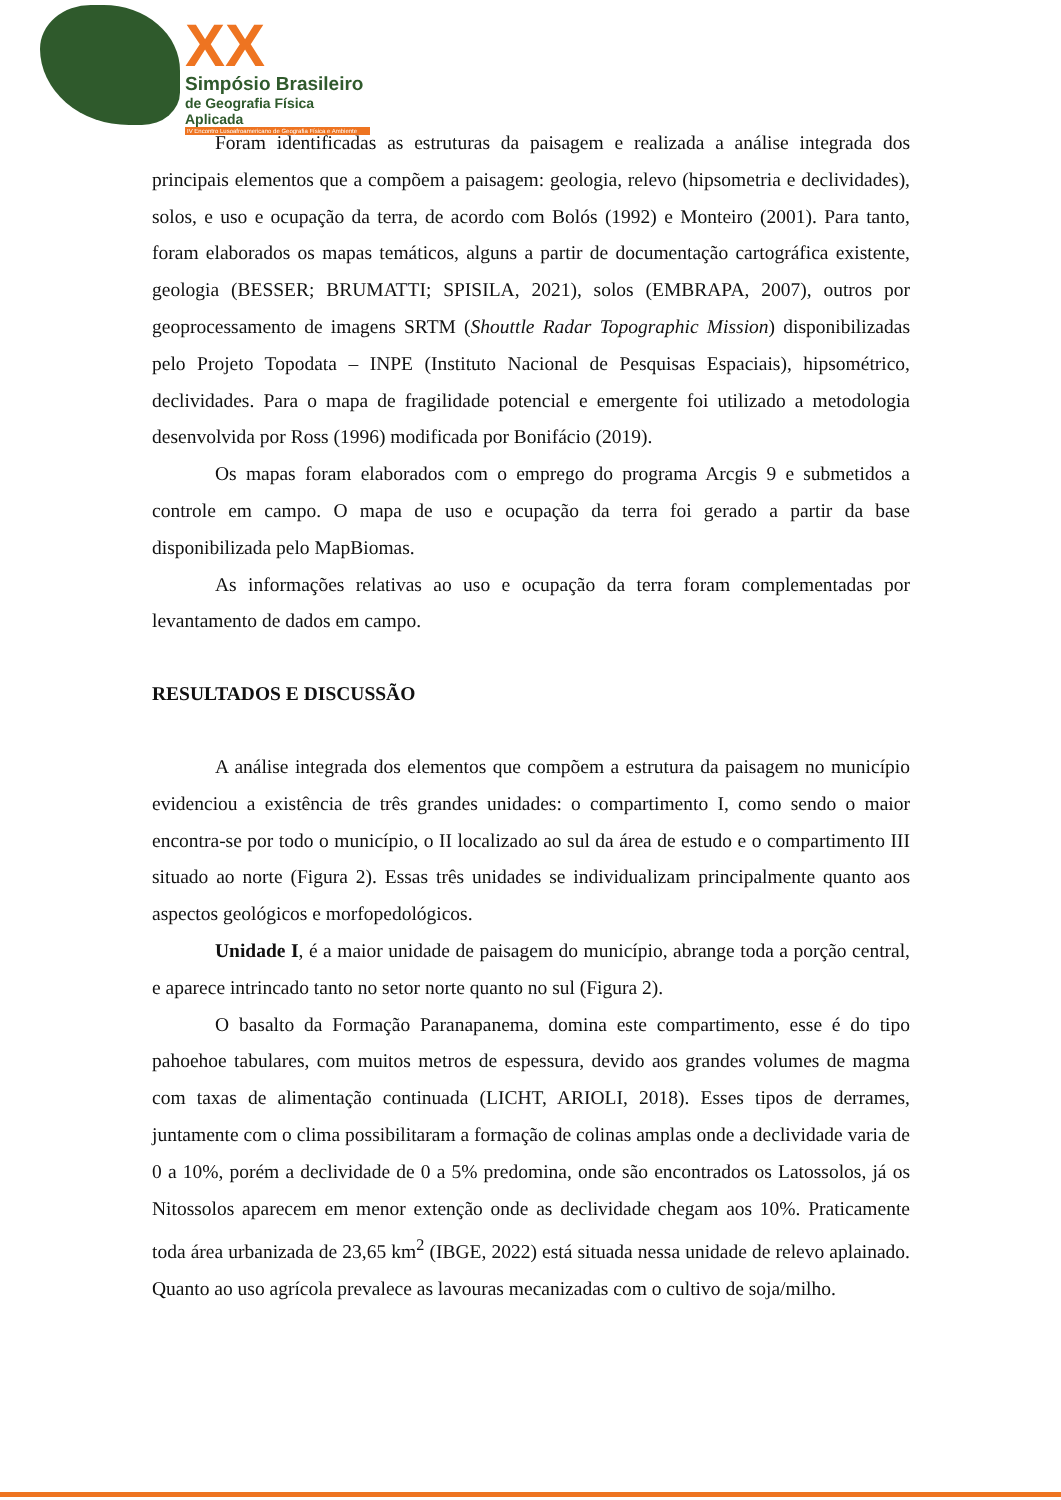XX
Simpósio Brasileiro
de Geografia Física Aplicada
IV Encontro Lusoafroamericano de Geografia Física e Ambiente
Foram identificadas as estruturas da paisagem e realizada a análise integrada dos principais elementos que a compõem a paisagem: geologia, relevo (hipsometria e declividades), solos, e uso e ocupação da terra, de acordo com Bolós (1992) e Monteiro (2001). Para tanto, foram elaborados os mapas temáticos, alguns a partir de documentação cartográfica existente, geologia (BESSER; BRUMATTI; SPISILA, 2021), solos (EMBRAPA, 2007), outros por geoprocessamento de imagens SRTM (Shouttle Radar Topographic Mission) disponibilizadas pelo Projeto Topodata – INPE (Instituto Nacional de Pesquisas Espaciais), hipsométrico, declividades. Para o mapa de fragilidade potencial e emergente foi utilizado a metodologia desenvolvida por Ross (1996) modificada por Bonifácio (2019).
Os mapas foram elaborados com o emprego do programa Arcgis 9 e submetidos a controle em campo. O mapa de uso e ocupação da terra foi gerado a partir da base disponibilizada pelo MapBiomas.
As informações relativas ao uso e ocupação da terra foram complementadas por levantamento de dados em campo.
RESULTADOS E DISCUSSÃO
A análise integrada dos elementos que compõem a estrutura da paisagem no município evidenciou a existência de três grandes unidades: o compartimento I, como sendo o maior encontra-se por todo o município, o II localizado ao sul da área de estudo e o compartimento III situado ao norte (Figura 2). Essas três unidades se individualizam principalmente quanto aos aspectos geológicos e morfopedológicos.
Unidade I, é a maior unidade de paisagem do município, abrange toda a porção central, e aparece intrincado tanto no setor norte quanto no sul (Figura 2).
O basalto da Formação Paranapanema, domina este compartimento, esse é do tipo pahoehoe tabulares, com muitos metros de espessura, devido aos grandes volumes de magma com taxas de alimentação continuada (LICHT, ARIOLI, 2018). Esses tipos de derrames, juntamente com o clima possibilitaram a formação de colinas amplas onde a declividade varia de 0 a 10%, porém a declividade de 0 a 5% predomina, onde são encontrados os Latossolos, já os Nitossolos aparecem em menor extenção onde as declividade chegam aos 10%. Praticamente toda área urbanizada de 23,65 km<sup>2</sup> (IBGE, 2022) está situada nessa unidade de relevo aplainado. Quanto ao uso agrícola prevalece as lavouras mecanizadas com o cultivo de soja/milho.